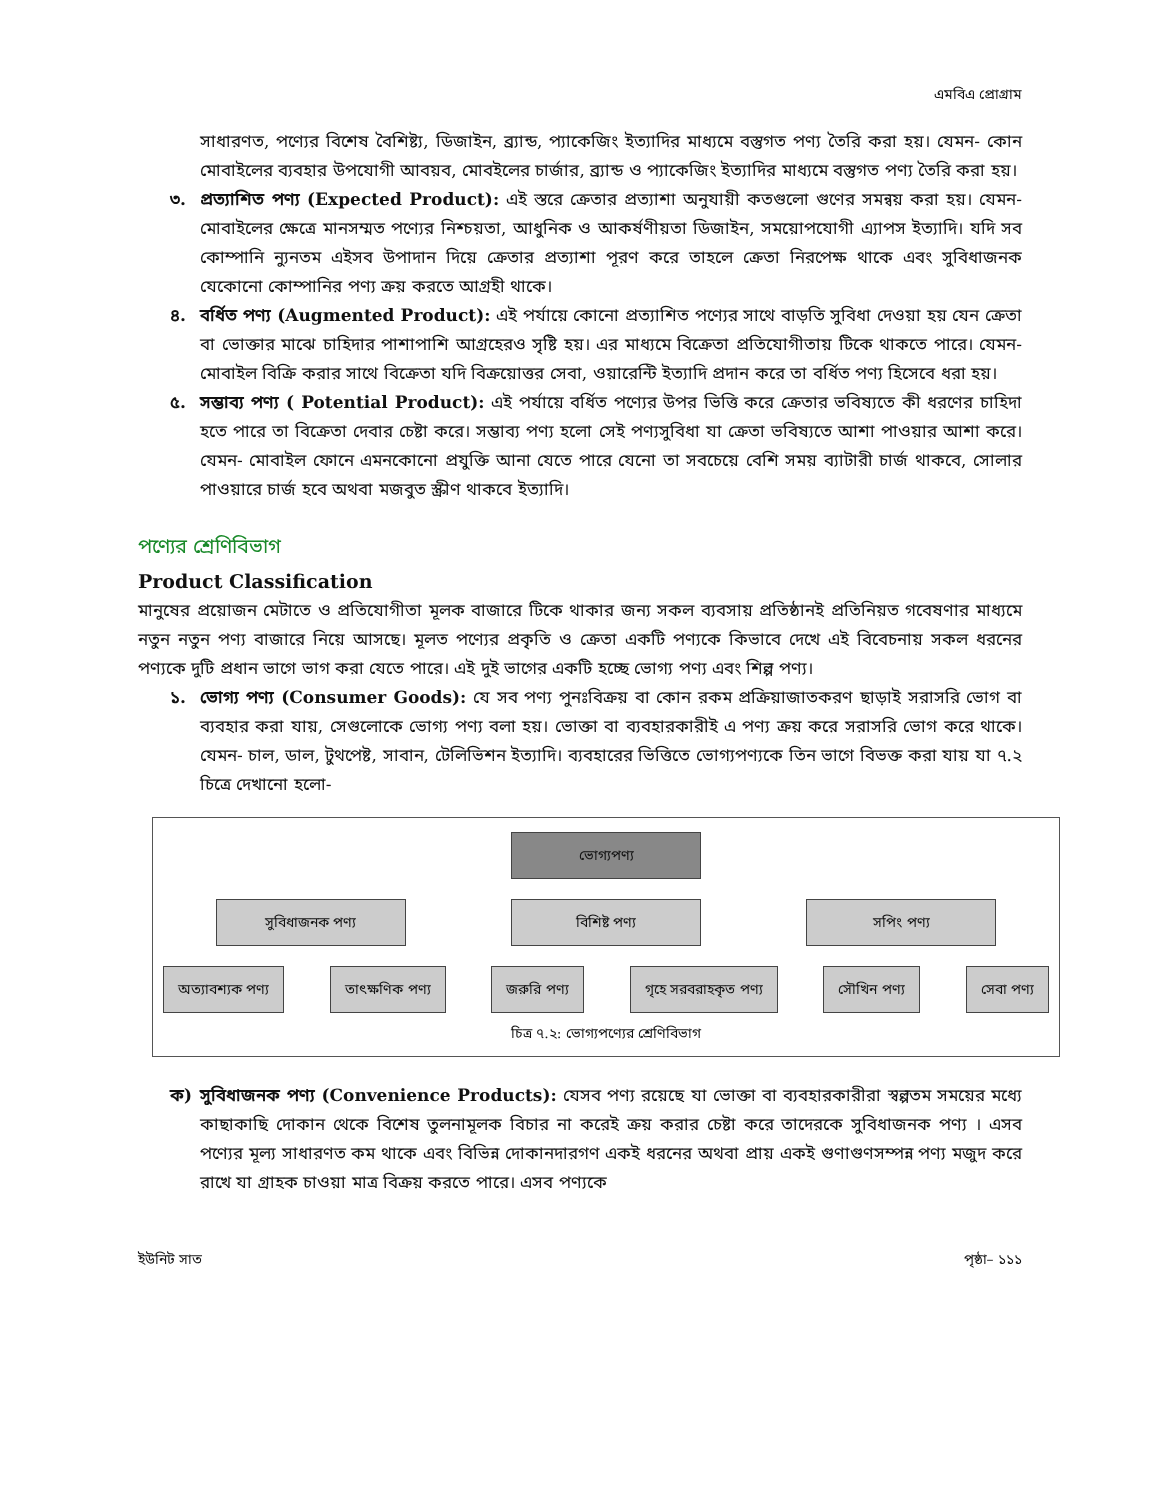এমবিএ প্রোগ্রাম
সাধারণত, পণ্যের বিশেষ বৈশিষ্ট্য, ডিজাইন, ব্র্যান্ড, প্যাকেজিং ইত্যাদির মাধ্যমে বস্তুগত পণ্য তৈরি করা হয়। যেমন- কোন মোবাইলের ব্যবহার উপযোগী আবয়ব, মোবইলের চার্জার, ব্র্যান্ড ও প্যাকেজিং ইত্যাদির মাধ্যমে বস্তুগত পণ্য তৈরি করা হয়।
৩. প্রত্যাশিত পণ্য (Expected Product): এই স্তরে ক্রেতার প্রত্যাশা অনুযায়ী কতগুলো গুণের সমন্বয় করা হয়। যেমন- মোবাইলের ক্ষেত্রে মানসম্মত পণ্যের নিশ্চয়তা, আধুনিক ও আকর্ষণীয়তা ডিজাইন, সময়োপযোগী এ্যাপস ইত্যাদি। যদি সব কোম্পানি ন্যুনতম এইসব উপাদান দিয়ে ক্রেতার প্রত্যাশা পূরণ করে তাহলে ক্রেতা নিরপেক্ষ থাকে এবং সুবিধাজনক যেকোনো কোম্পানির পণ্য ক্রয় করতে আগ্রহী থাকে।
৪. বর্ধিত পণ্য (Augmented Product): এই পর্যায়ে কোনো প্রত্যাশিত পণ্যের সাথে বাড়তি সুবিধা দেওয়া হয় যেন ক্রেতা বা ভোক্তার মাঝে চাহিদার পাশাপাশি আগ্রহেরও সৃষ্টি হয়। এর মাধ্যমে বিক্রেতা প্রতিযোগীতায় টিকে থাকতে পারে। যেমন- মোবাইল বিক্রি করার সাথে বিক্রেতা যদি বিক্রয়োত্তর সেবা, ওয়ারেন্টি ইত্যাদি প্রদান করে তা বর্ধিত পণ্য হিসেবে ধরা হয়।
৫. সম্ভাব্য পণ্য ( Potential Product): এই পর্যায়ে বর্ধিত পণ্যের উপর ভিত্তি করে ক্রেতার ভবিষ্যতে কী ধরণের চাহিদা হতে পারে তা বিক্রেতা দেবার চেষ্টা করে। সম্ভাব্য পণ্য হলো সেই পণ্যসুবিধা যা ক্রেতা ভবিষ্যতে আশা পাওয়ার আশা করে। যেমন- মোবাইল ফোনে এমনকোনো প্রযুক্তি আনা যেতে পারে যেনো তা সবচেয়ে বেশি সময় ব্যাটারী চার্জ থাকবে, সোলার পাওয়ারে চার্জ হবে অথবা মজবুত স্ক্রীণ থাকবে ইত্যাদি।
পণ্যের শ্রেণিবিভাগ
Product Classification
মানুষের প্রয়োজন মেটাতে ও প্রতিযোগীতা মূলক বাজারে টিকে থাকার জন্য সকল ব্যবসায় প্রতিষ্ঠানই প্রতিনিয়ত গবেষণার মাধ্যমে নতুন নতুন পণ্য বাজারে নিয়ে আসছে। মূলত পণ্যের প্রকৃতি ও ক্রেতা একটি পণ্যকে কিভাবে দেখে এই বিবেচনায় সকল ধরনের পণ্যকে দুটি প্রধান ভাগে ভাগ করা যেতে পারে। এই দুই ভাগের একটি হচ্ছে ভোগ্য পণ্য এবং শিল্প পণ্য।
১. ভোগ্য পণ্য (Consumer Goods): যে সব পণ্য পুনঃবিক্রয় বা কোন রকম প্রক্রিয়াজাতকরণ ছাড়াই সরাসরি ভোগ বা ব্যবহার করা যায়, সেগুলোকে ভোগ্য পণ্য বলা হয়। ভোক্তা বা ব্যবহারকারীই এ পণ্য ক্রয় করে সরাসরি ভোগ করে থাকে। যেমন- চাল, ডাল, টুথপেষ্ট, সাবান, টেলিভিশন ইত্যাদি। ব্যবহারের ভিত্তিতে ভোগ্যপণ্যকে তিন ভাগে বিভক্ত করা যায় যা ৭.২ চিত্রে দেখানো হলো-
ভোগ্যপণ্য
সুবিধাজনক পণ্য বিশিষ্ট পণ্য সপিং পণ্য
অত্যাবশ্যক পণ্য তাৎক্ষণিক পণ্য জরুরি পণ্য গৃহে সরবরাহকৃত পণ্য সৌখিন পণ্য সেবা পণ্য
চিত্র ৭.২: ভোগ্যপণ্যের শ্রেণিবিভাগ
ক) সুবিধাজনক পণ্য (Convenience Products): যেসব পণ্য রয়েছে যা ভোক্তা বা ব্যবহারকারীরা স্বল্পতম সময়ের মধ্যে কাছাকাছি দোকান থেকে বিশেষ তুলনামূলক বিচার না করেই ক্রয় করার চেষ্টা করে তাদেরকে সুবিধাজনক পণ্য । এসব পণ্যের মূল্য সাধারণত কম থাকে এবং বিভিন্ন দোকানদারগণ একই ধরনের অথবা প্রায় একই গুণাগুণসম্পন্ন পণ্য মজুদ করে রাখে যা গ্রাহক চাওয়া মাত্র বিক্রয় করতে পারে। এসব পণ্যকে
ইউনিট সাত পৃষ্ঠা– ১১১